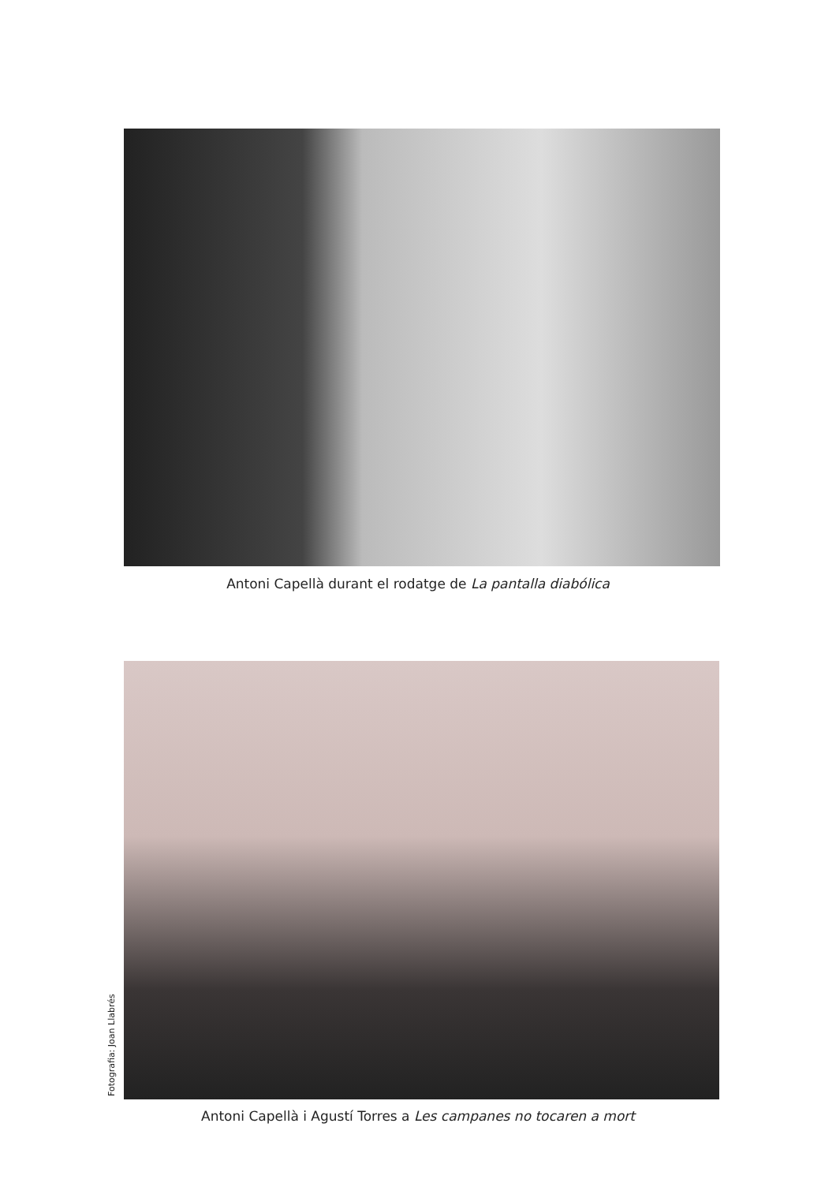Antoni Capellà durant el rodatge de La pantalla diabólica
Fotografia: Joan Llabrés
Antoni Capellà i Agustí Torres a Les campanes no tocaren a mort